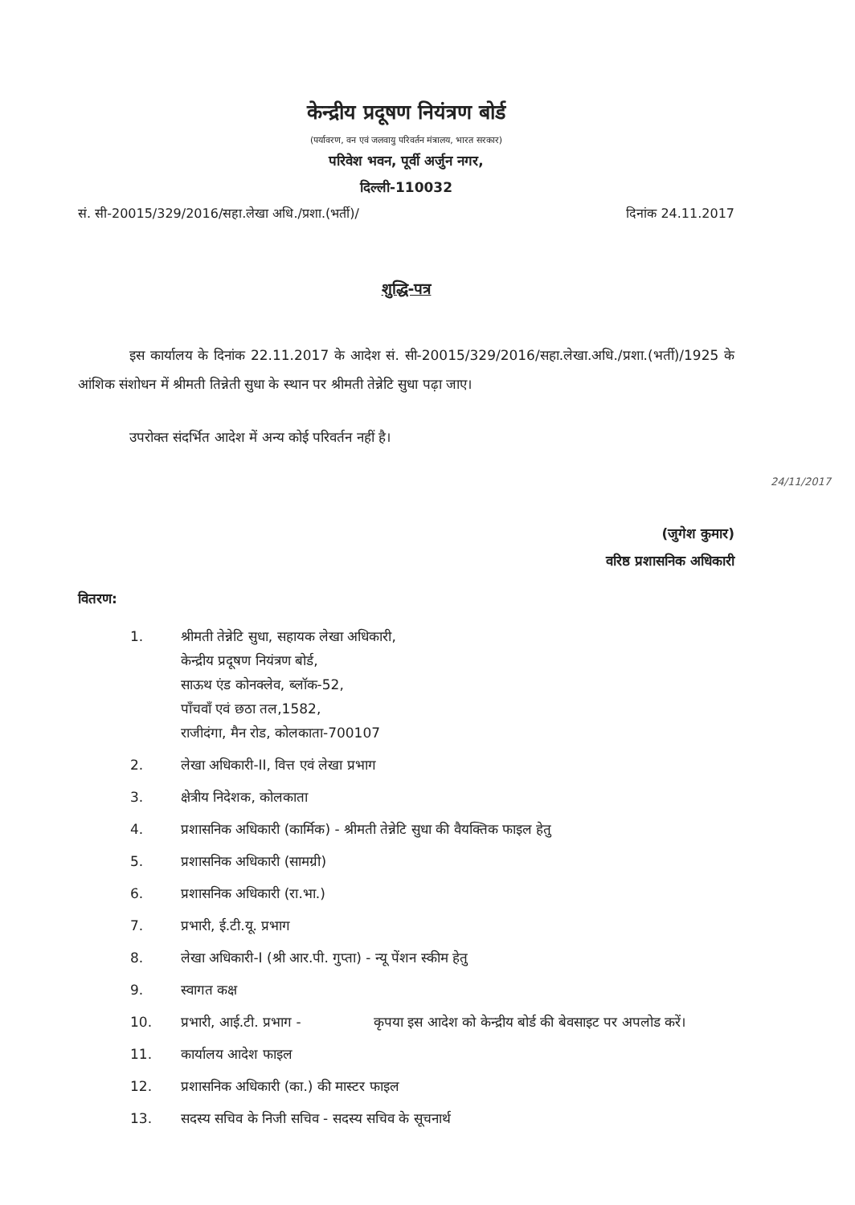केन्द्रीय प्रदूषण नियंत्रण बोर्ड
(पर्यावरण, वन एवं जलवायु परिवर्तन मंत्रालय, भारत सरकार)
परिवेश भवन, पूर्वी अर्जुन नगर,
दिल्ली-110032
सं. सी-20015/329/2016/सहा.लेखा अधि./प्रशा.(भर्ती)/ दिनांक 24.11.2017
शुद्धि-पत्र
इस कार्यालय के दिनांक 22.11.2017 के आदेश सं. सी-20015/329/2016/सहा.लेखा.अधि./प्रशा.(भर्ती)/1925 के आंशिक संशोधन में श्रीमती तिन्नेती सुधा के स्थान पर श्रीमती तेन्नेटि सुधा पढ़ा जाए।
उपरोक्त संदर्भित आदेश में अन्य कोई परिवर्तन नहीं है।
24/11/2017
(जुगेश कुमार)
वरिष्ठ प्रशासनिक अधिकारी
वितरण:
| 1. | श्रीमती तेन्नेटि सुधा, सहायक लेखा अधिकारी, केन्द्रीय प्रदूषण नियंत्रण बोर्ड, साऊथ एंड कोनक्लेव, ब्लॉक-52, पाँचवाँ एवं छठा तल,1582, राजीदंगा, मैन रोड, कोलकाता-700107 |
| 2. | लेखा अधिकारी-II, वित्त एवं लेखा प्रभाग |
| 3. | क्षेत्रीय निदेशक, कोलकाता |
| 4. | प्रशासनिक अधिकारी (कार्मिक) - श्रीमती तेन्नेटि सुधा की वैयक्तिक फाइल हेतु |
| 5. | प्रशासनिक अधिकारी (सामग्री) |
| 6. | प्रशासनिक अधिकारी (रा.भा.) |
| 7. | प्रभारी, ई.टी.यू. प्रभाग |
| 8. | लेखा अधिकारी-I (श्री आर.पी. गुप्ता) - न्यू पेंशन स्कीम हेतु |
| 9. | स्वागत कक्ष |
| 10. | प्रभारी, आई.टी. प्रभाग - कृपया इस आदेश को केन्द्रीय बोर्ड की बेवसाइट पर अपलोड करें। |
| 11. | कार्यालय आदेश फाइल |
| 12. | प्रशासनिक अधिकारी (का.) की मास्टर फाइल |
| 13. | सदस्य सचिव के निजी सचिव - सदस्य सचिव के सूचनार्थ |